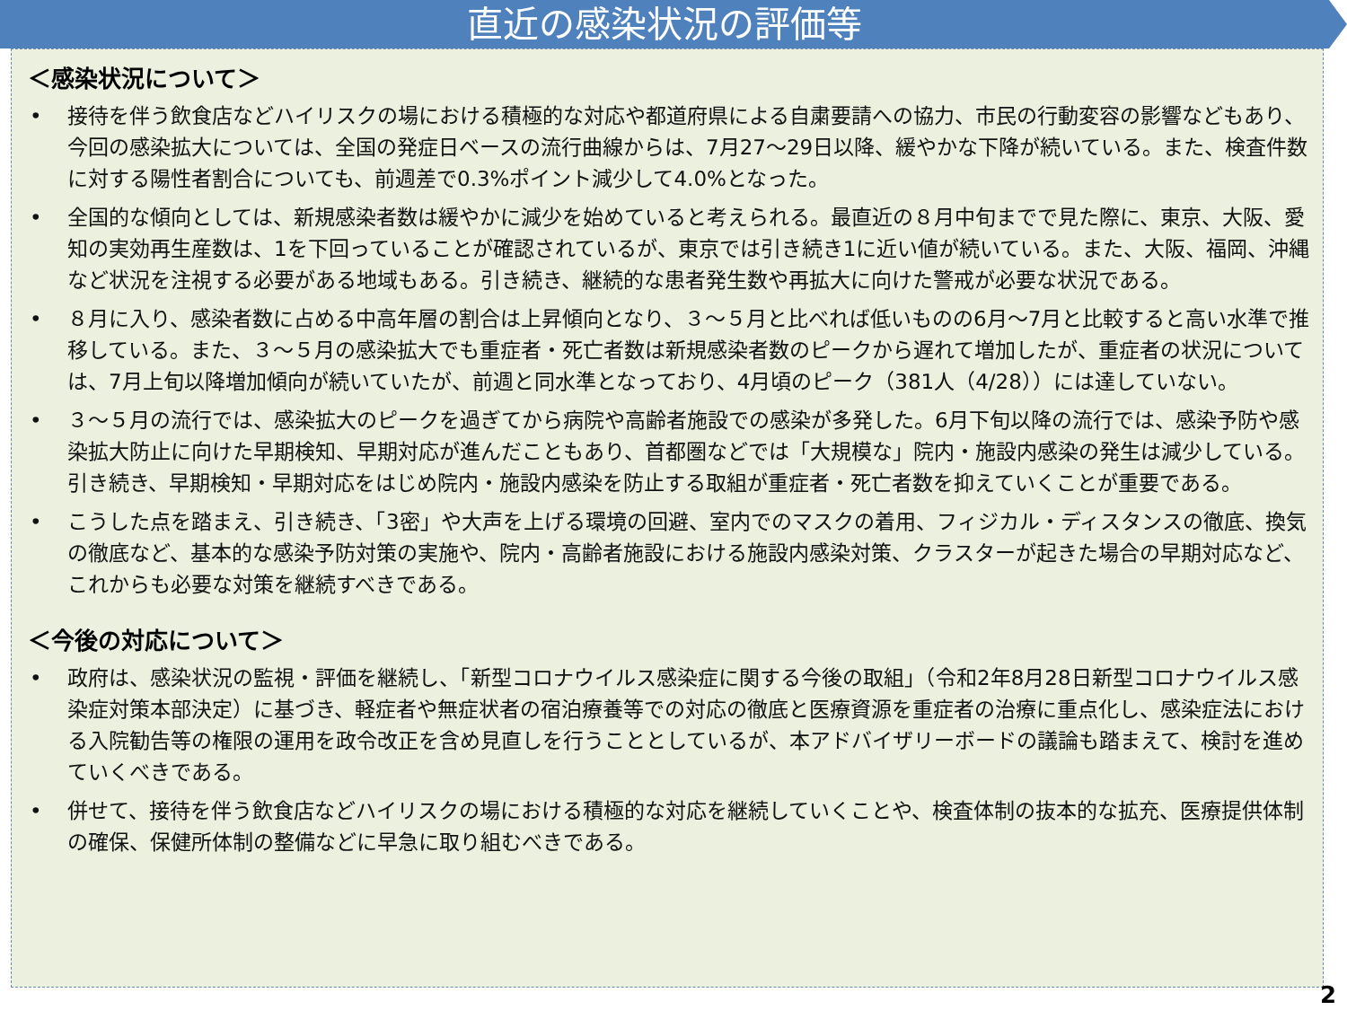直近の感染状況の評価等
＜感染状況について＞
• 接待を伴う飲食店などハイリスクの場における積極的な対応や都道府県による自粛要請への協力、市民の行動変容の影響などもあり、今回の感染拡大については、全国の発症日ベースの流行曲線からは、7月27～29日以降、緩やかな下降が続いている。また、検査件数に対する陽性者割合についても、前週差で0.3%ポイント減少して4.0%となった。
• 全国的な傾向としては、新規感染者数は緩やかに減少を始めていると考えられる。最直近の８月中旬までで見た際に、東京、大阪、愛知の実効再生産数は、1を下回っていることが確認されているが、東京では引き続き1に近い値が続いている。また、大阪、福岡、沖縄など状況を注視する必要がある地域もある。引き続き、継続的な患者発生数や再拡大に向けた警戒が必要な状況である。
• ８月に入り、感染者数に占める中高年層の割合は上昇傾向となり、３～５月と比べれば低いものの6月～7月と比較すると高い水準で推移している。また、３～５月の感染拡大でも重症者・死亡者数は新規感染者数のピークから遅れて増加したが、重症者の状況については、7月上旬以降増加傾向が続いていたが、前週と同水準となっており、4月頃のピーク（381人（4/28））には達していない。
• ３～５月の流行では、感染拡大のピークを過ぎてから病院や高齢者施設での感染が多発した。6月下旬以降の流行では、感染予防や感染拡大防止に向けた早期検知、早期対応が進んだこともあり、首都圏などでは「大規模な」院内・施設内感染の発生は減少している。引き続き、早期検知・早期対応をはじめ院内・施設内感染を防止する取組が重症者・死亡者数を抑えていくことが重要である。
• こうした点を踏まえ、引き続き、「3密」や大声を上げる環境の回避、室内でのマスクの着用、フィジカル・ディスタンスの徹底、換気の徹底など、基本的な感染予防対策の実施や、院内・高齢者施設における施設内感染対策、クラスターが起きた場合の早期対応など、これからも必要な対策を継続すべきである。
＜今後の対応について＞
• 政府は、感染状況の監視・評価を継続し、「新型コロナウイルス感染症に関する今後の取組」（令和2年8月28日新型コロナウイルス感染症対策本部決定）に基づき、軽症者や無症状者の宿泊療養等での対応の徹底と医療資源を重症者の治療に重点化し、感染症法における入院勧告等の権限の運用を政令改正を含め見直しを行うこととしているが、本アドバイザリーボードの議論も踏まえて、検討を進めていくべきである。
• 併せて、接待を伴う飲食店などハイリスクの場における積極的な対応を継続していくことや、検査体制の抜本的な拡充、医療提供体制の確保、保健所体制の整備などに早急に取り組むべきである。
2